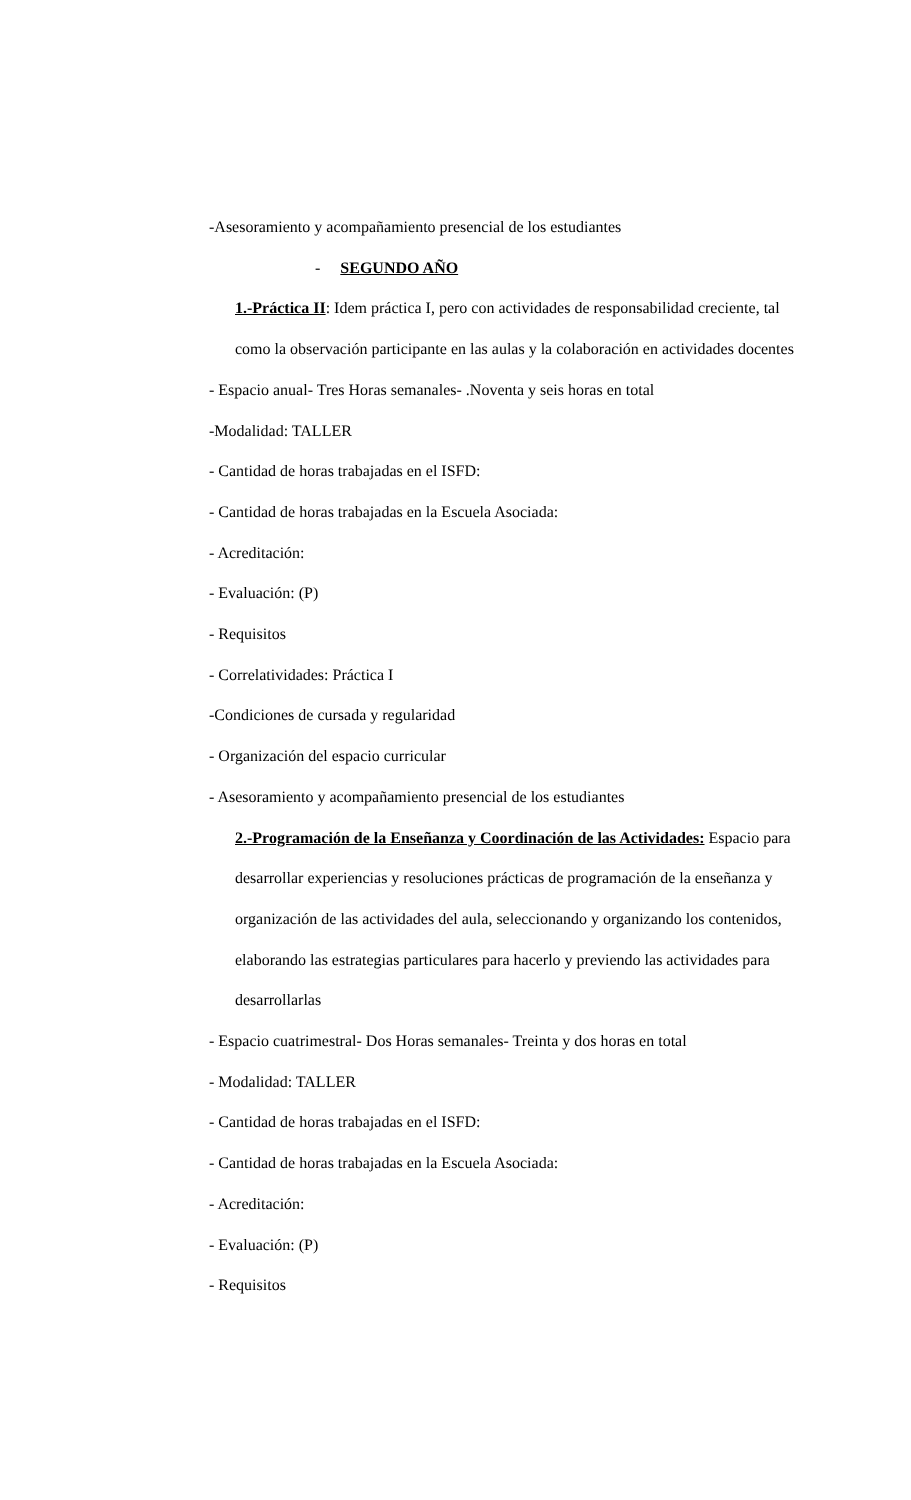-Asesoramiento y acompañamiento presencial de los estudiantes
- SEGUNDO AÑO
1.-Práctica II: Idem práctica I, pero con actividades de responsabilidad creciente, tal como la observación participante en las aulas y la colaboración en actividades docentes
- Espacio anual- Tres Horas semanales- .Noventa y seis horas en total
-Modalidad: TALLER
- Cantidad de horas trabajadas en el ISFD:
- Cantidad de horas trabajadas en la Escuela Asociada:
- Acreditación:
- Evaluación: (P)
- Requisitos
- Correlatividades: Práctica I
-Condiciones de cursada y regularidad
- Organización del espacio curricular
- Asesoramiento y acompañamiento presencial de los estudiantes
2.-Programación de la Enseñanza y Coordinación de las Actividades: Espacio para desarrollar experiencias y resoluciones prácticas de programación de la enseñanza y organización de las actividades del aula, seleccionando y organizando los contenidos, elaborando las estrategias particulares para hacerlo y previendo las actividades para desarrollarlas
- Espacio cuatrimestral- Dos Horas semanales- Treinta y dos horas en total
- Modalidad: TALLER
- Cantidad de horas trabajadas en el ISFD:
- Cantidad de horas trabajadas en la Escuela Asociada:
- Acreditación:
- Evaluación: (P)
- Requisitos